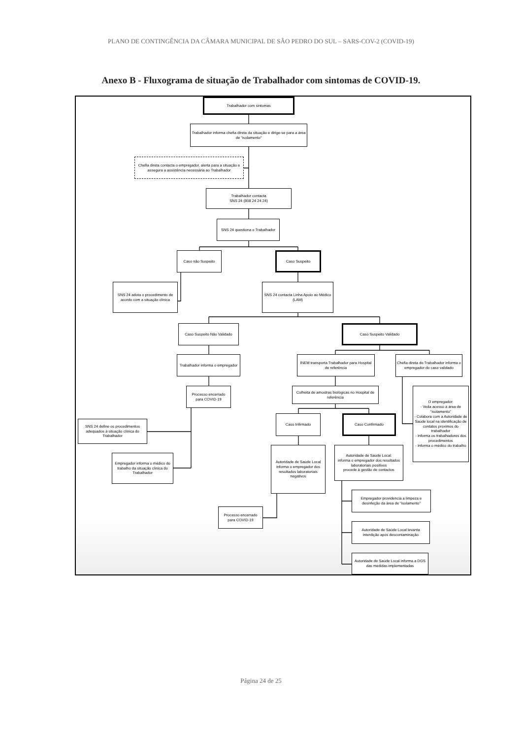PLANO DE CONTINGÊNCIA DA CÂMARA MUNICIPAL DE SÃO PEDRO DO SUL – SARS-COV-2 (COVID-19)
Anexo B - Fluxograma de situação de Trabalhador com sintomas de COVID-19.
Trabalhador com sintomas
Trabalhador informa chefia direta da situação e dirige-se para a área de “isolamento”
Chefia direta contacta o empregador, alerta para a situação e assegura a assistência necessária ao Trabalhador
Trabalhador contacta
SNS 24 (808 24 24 24)
SNS 24 questiona o Trabalhador
Caso não Suspeito
Caso Suspeito
SNS 24 adota o procedimento de acordo com a situação clínica
SNS 24 contacta Linha Apoio ao Médico (LAM)
Caso Suspeito Não Validado
Caso Suspeito Validado
Trabalhador informa o empregador
INEM transporta Trabalhador para Hospital de referência
Chefia direta do Trabalhador informa o empregador do caso validado
Processo encerrado para COVID-19
Colheita de amostras biológicas no Hospital de referência
O empregador:
- Veda acesso à área de “isolamento”
- Colabora com a Autoridade de Saúde local na identificação de contatos proximos do trabalhador
- Informa os trabalhadores dos procedimentos
- Informa o médico do trabalho
SNS 24 define os procedimentos adequados à situação clínica do Trabalhador
Caso Infirmado
Caso Confirmado
Empregador informa o médico do trabalho da situação clínica do Trabalhador
Autoridade de Saúde Local informa o empregador dos resultados laboratoriais negativos
Autoridade de Saúde Local:
informa o empregador dos resultados laboratoriais positivos
procede à gestão de contactos
Processo encerrado para COVID-19
Empregador providencia a limpeza e desinfeção da área de “isolamento”
Autoridade de Saúde Local levanta interdição após descontaminação
Autoridade de Saúde Local informa a DGS das medidas implementadas
Página 24 de 25